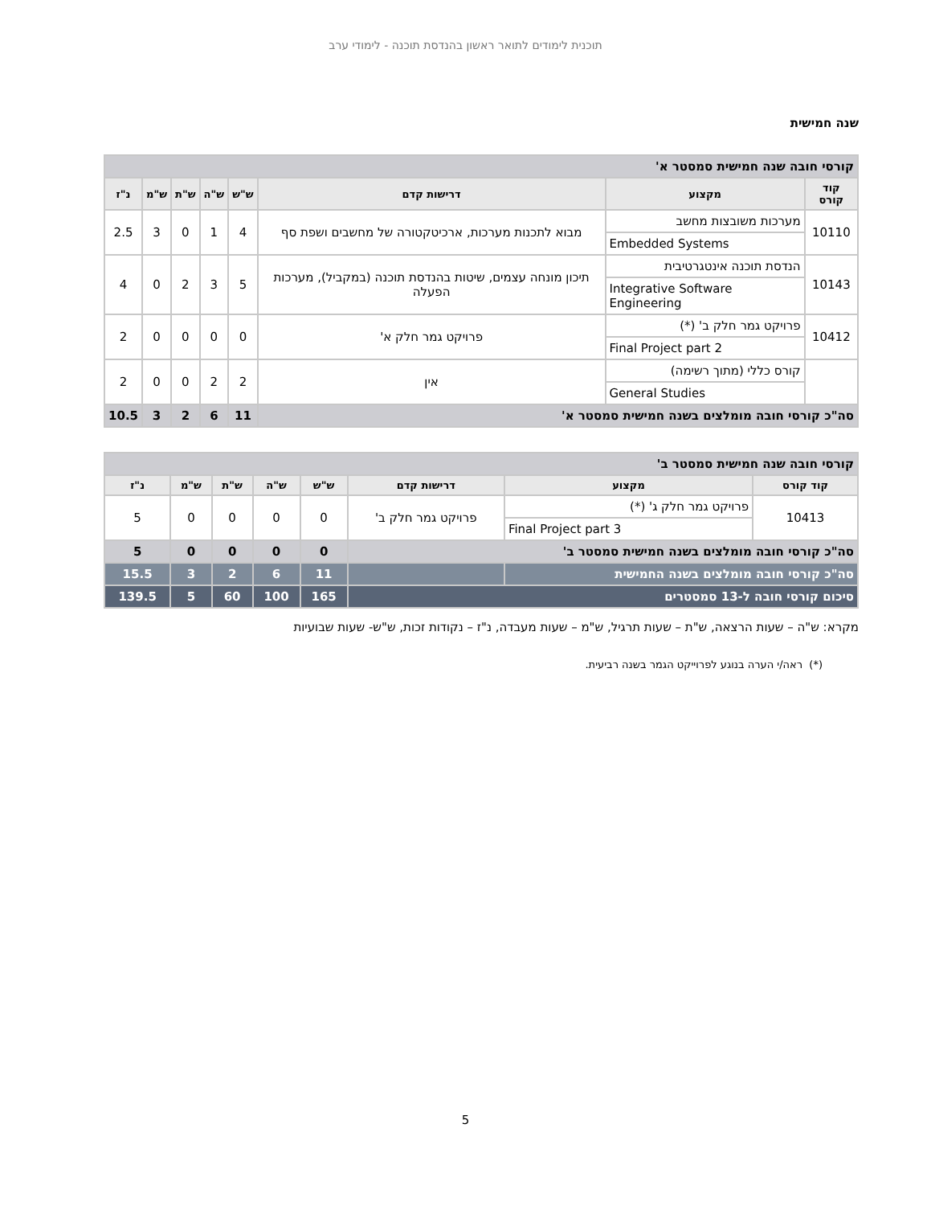תוכנית לימודים לתואר ראשון בהנדסת תוכנה - לימודי ערב
שנה חמישית
| קורסי חובה שנה חמישית סמסטר א' | | | | | | | |
| קוד קורס | מקצוע | דרישות קדם | ש"ש | ש"ה | ש"ת | ש"מ | נ"ז |
| 10110 | מערכות משובצות מחשב | מבוא לתכנות מערכות, ארכיטקטורה של מחשבים ושפת סף | 4 | 1 | 0 | 3 | 2.5 |
| | Embedded Systems | | | | | | |
| 10143 | הנדסת תוכנה אינטגרטיבית | תיכון מונחה עצמים, שיטות בהנדסת תוכנה (במקביל), מערכות הפעלה | 5 | 3 | 2 | 0 | 4 |
| | Integrative Software Engineering | | | | | | |
| 10412 | פרויקט גמר חלק ב' (*) | פרויקט גמר חלק א' | 0 | 0 | 0 | 0 | 2 |
| | Final Project part 2 | | | | | | |
| | קורס כללי (מתוך רשימה) | אין | 2 | 2 | 0 | 0 | 2 |
| | General Studies | | | | | | |
| סה"כ קורסי חובה מומלצים בשנה חמישית סמסטר א' | | | 11 | 6 | 2 | 3 | 10.5 |
| קורסי חובה שנה חמישית סמסטר ב' | | | | | | | |
| קוד קורס | מקצוע | דרישות קדם | ש"ש | ש"ה | ש"ת | ש"מ | נ"ז |
| 10413 | פרויקט גמר חלק ג' (*) | פרויקט גמר חלק ב' | 0 | 0 | 0 | 0 | 5 |
| | Final Project part 3 | | | | | | |
| סה"כ קורסי חובה מומלצים בשנה חמישית סמסטר ב' | | | 0 | 0 | 0 | 0 | 5 |
| סה"כ קורסי חובה מומלצים בשנה החמישית | | | 11 | 6 | 2 | 3 | 15.5 |
| סיכום קורסי חובה ל-13 סמסטרים | | | 165 | 100 | 60 | 5 | 139.5 |
מקרא: ש"ה – שעות הרצאה, ש"ת – שעות תרגיל, ש"מ – שעות מעבדה, נ"ז – נקודות זכות, ש"ש- שעות שבועיות
(*) ראה/י הערה בנוגע לפרוייקט הגמר בשנה רביעית.
5